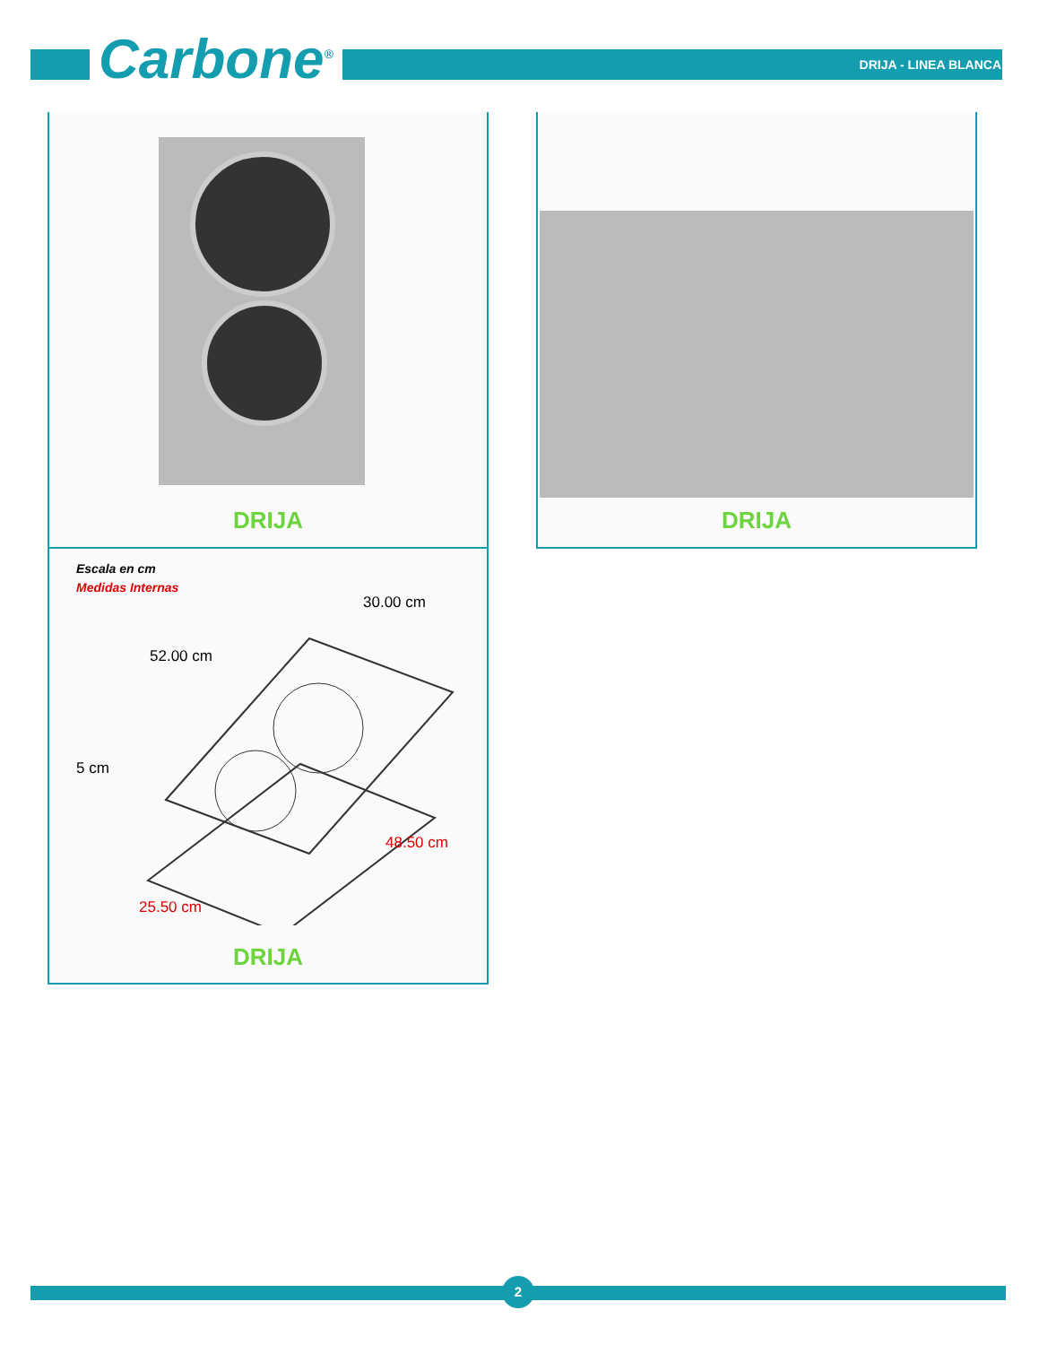Carbone<sup>®</sup> DRIJA - LINEA BLANCA
DRIJA DRIJA
Escala en cm
Medidas Internas
30.00 cm
52.00 cm
5 cm
48.50 cm
25.50 cm
DRIJA
2